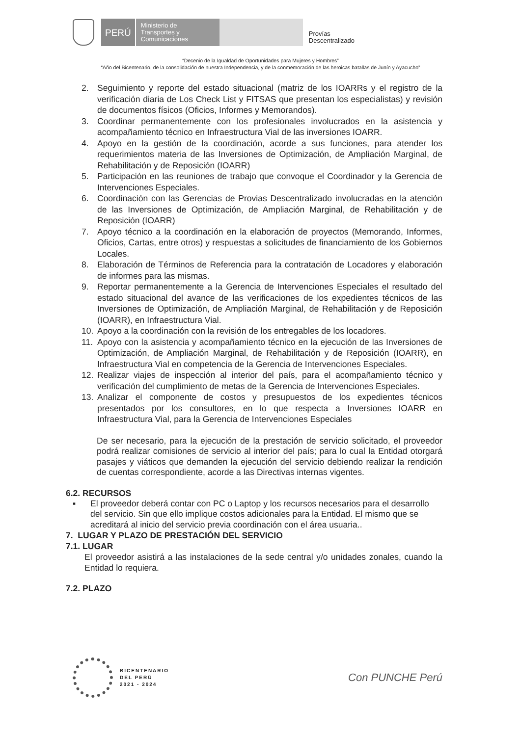PERÚ
Ministerio de Transportes y Comunicaciones
Provías
Descentralizado
“Decenio de la Igualdad de Oportunidades para Mujeres y Hombres”
“Año del Bicentenario, de la consolidación de nuestra Independencia, y de la conmemoración de las heroicas batallas de Junín y Ayacucho”
2. Seguimiento y reporte del estado situacional (matriz de los IOARRs y el registro de la verificación diaria de Los Check List y FITSAS que presentan los especialistas) y revisión de documentos físicos (Oficios, Informes y Memorandos).
3. Coordinar permanentemente con los profesionales involucrados en la asistencia y acompañamiento técnico en Infraestructura Vial de las inversiones IOARR.
4. Apoyo en la gestión de la coordinación, acorde a sus funciones, para atender los requerimientos materia de las Inversiones de Optimización, de Ampliación Marginal, de Rehabilitación y de Reposición (IOARR)
5. Participación en las reuniones de trabajo que convoque el Coordinador y la Gerencia de Intervenciones Especiales.
6. Coordinación con las Gerencias de Provias Descentralizado involucradas en la atención de las Inversiones de Optimización, de Ampliación Marginal, de Rehabilitación y de Reposición (IOARR)
7. Apoyo técnico a la coordinación en la elaboración de proyectos (Memorando, Informes, Oficios, Cartas, entre otros) y respuestas a solicitudes de financiamiento de los Gobiernos Locales.
8. Elaboración de Términos de Referencia para la contratación de Locadores y elaboración de informes para las mismas.
9. Reportar permanentemente a la Gerencia de Intervenciones Especiales el resultado del estado situacional del avance de las verificaciones de los expedientes técnicos de las Inversiones de Optimización, de Ampliación Marginal, de Rehabilitación y de Reposición (IOARR), en Infraestructura Vial.
10. Apoyo a la coordinación con la revisión de los entregables de los locadores.
11. Apoyo con la asistencia y acompañamiento técnico en la ejecución de las Inversiones de Optimización, de Ampliación Marginal, de Rehabilitación y de Reposición (IOARR), en Infraestructura Vial en competencia de la Gerencia de Intervenciones Especiales.
12. Realizar viajes de inspección al interior del país, para el acompañamiento técnico y verificación del cumplimiento de metas de la Gerencia de Intervenciones Especiales.
13. Analizar el componente de costos y presupuestos de los expedientes técnicos presentados por los consultores, en lo que respecta a Inversiones IOARR en Infraestructura Vial, para la Gerencia de Intervenciones Especiales
De ser necesario, para la ejecución de la prestación de servicio solicitado, el proveedor podrá realizar comisiones de servicio al interior del país; para lo cual la Entidad otorgará pasajes y viáticos que demanden la ejecución del servicio debiendo realizar la rendición de cuentas correspondiente, acorde a las Directivas internas vigentes.
6.2. RECURSOS
▪ El proveedor deberá contar con PC o Laptop y los recursos necesarios para el desarrollo del servicio. Sin que ello implique costos adicionales para la Entidad. El mismo que se acreditará al inicio del servicio previa coordinación con el área usuaria..
7. LUGAR Y PLAZO DE PRESTACIÓN DEL SERVICIO
7.1. LUGAR
El proveedor asistirá a las instalaciones de la sede central y/o unidades zonales, cuando la Entidad lo requiera.
7.2. PLAZO
BICENTENARIO
DEL PERÚ
2021 - 2024
Con PUNCHE Perú